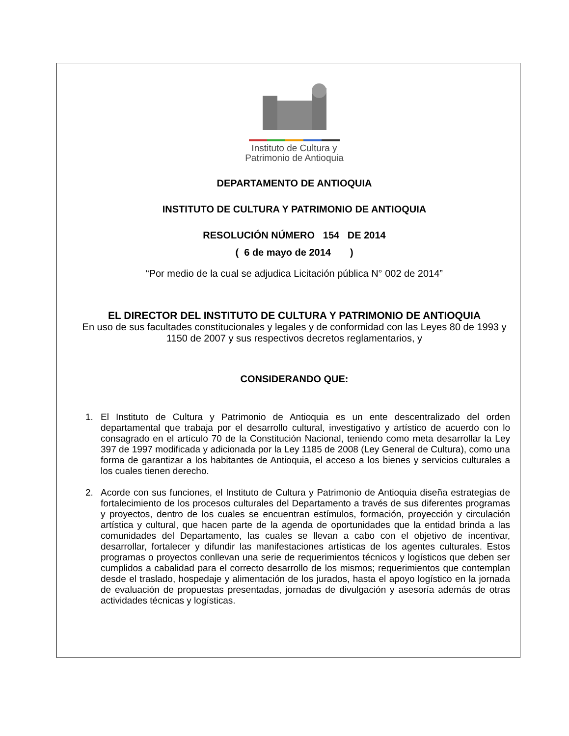Instituto de Cultura y
Patrimonio de Antioquia
DEPARTAMENTO DE ANTIOQUIA
INSTITUTO DE CULTURA Y PATRIMONIO DE ANTIOQUIA
RESOLUCIÓN NÚMERO 154 DE 2014
( 6 de mayo de 2014 )
“Por medio de la cual se adjudica Licitación pública N° 002 de 2014”
EL DIRECTOR DEL INSTITUTO DE CULTURA Y PATRIMONIO DE ANTIOQUIA
En uso de sus facultades constitucionales y legales y de conformidad con las Leyes 80 de 1993 y 1150 de 2007 y sus respectivos decretos reglamentarios, y
CONSIDERANDO QUE:
1. El Instituto de Cultura y Patrimonio de Antioquia es un ente descentralizado del orden departamental que trabaja por el desarrollo cultural, investigativo y artístico de acuerdo con lo consagrado en el artículo 70 de la Constitución Nacional, teniendo como meta desarrollar la Ley 397 de 1997 modificada y adicionada por la Ley 1185 de 2008 (Ley General de Cultura), como una forma de garantizar a los habitantes de Antioquia, el acceso a los bienes y servicios culturales a los cuales tienen derecho.
2. Acorde con sus funciones, el Instituto de Cultura y Patrimonio de Antioquia diseña estrategias de fortalecimiento de los procesos culturales del Departamento a través de sus diferentes programas y proyectos, dentro de los cuales se encuentran estímulos, formación, proyección y circulación artística y cultural, que hacen parte de la agenda de oportunidades que la entidad brinda a las comunidades del Departamento, las cuales se llevan a cabo con el objetivo de incentivar, desarrollar, fortalecer y difundir las manifestaciones artísticas de los agentes culturales. Estos programas o proyectos conllevan una serie de requerimientos técnicos y logísticos que deben ser cumplidos a cabalidad para el correcto desarrollo de los mismos; requerimientos que contemplan desde el traslado, hospedaje y alimentación de los jurados, hasta el apoyo logístico en la jornada de evaluación de propuestas presentadas, jornadas de divulgación y asesoría además de otras actividades técnicas y logísticas.